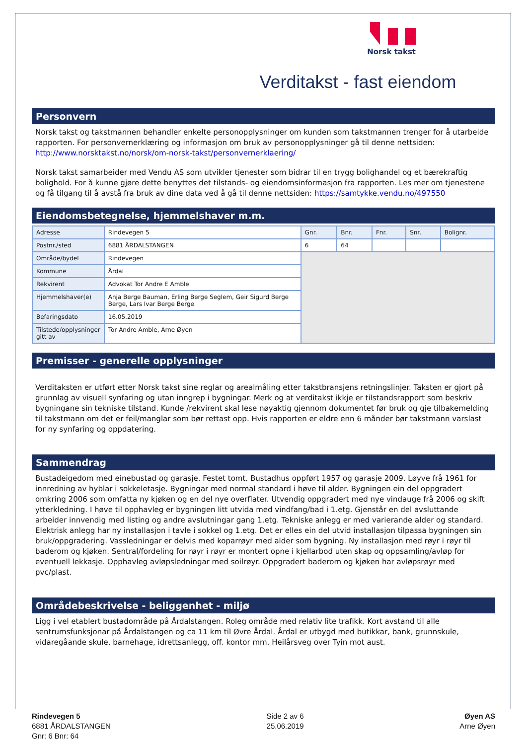Norsk takst
Verditakst - fast eiendom
Personvern
Norsk takst og takstmannen behandler enkelte personopplysninger om kunden som takstmannen trenger for å utarbeide rapporten. For personvernerklæring og informasjon om bruk av personopplysninger gå til denne nettsiden: http://www.norsktakst.no/norsk/om-norsk-takst/personvernerklaering/
Norsk takst samarbeider med Vendu AS som utvikler tjenester som bidrar til en trygg bolighandel og et bærekraftig bolighold. For å kunne gjøre dette benyttes det tilstands- og eiendomsinformasjon fra rapporten. Les mer om tjenestene og få tilgang til å avstå fra bruk av dine data ved å gå til denne nettsiden: https://samtykke.vendu.no/497550
Eiendomsbetegnelse, hjemmelshaver m.m.
| Adresse | Rindevegen 5 | Gnr. | Bnr. | Fnr. | Snr. | Bolignr. |
| Postnr./sted | 6881 ÅRDALSTANGEN | 6 | 64 | | | |
| Område/bydel | Rindevegen | | | | | |
| Kommune | Årdal | | | | | |
| Rekvirent | Advokat Tor Andre E Amble | | | | | |
| Hjemmelshaver(e) | Anja Berge Bauman, Erling Berge Seglem, Geir Sigurd Berge Berge, Lars Ivar Berge Berge | | | | | |
| Befaringsdato | 16.05.2019 | | | | | |
| Tilstede/opplysninger gitt av | Tor Andre Amble, Arne Øyen | | | | | |
Premisser - generelle opplysninger
Verditaksten er utført etter Norsk takst sine reglar og arealmåling etter takstbransjens retningslinjer. Taksten er gjort på grunnlag av visuell synfaring og utan inngrep i bygningar. Merk og at verditakst ikkje er tilstandsrapport som beskriv bygningane sin tekniske tilstand. Kunde /rekvirent skal lese nøyaktig gjennom dokumentet før bruk og gje tilbakemelding til takstmann om det er feil/manglar som bør rettast opp. Hvis rapporten er eldre enn 6 månder bør takstmann varslast for ny synfaring og oppdatering.
Sammendrag
Bustadeigedom med einebustad og garasje. Festet tomt. Bustadhus oppført 1957 og garasje 2009. Løyve frå 1961 for innredning av hyblar i sokkeletasje. Bygningar med normal standard i høve til alder. Bygningen ein del oppgradert omkring 2006 som omfatta ny kjøken og en del nye overflater. Utvendig oppgradert med nye vindauge frå 2006 og skift ytterkledning. I høve til opphavleg er bygningen litt utvida med vindfang/bad i 1.etg. Gjenstår en del avsluttande arbeider innvendig med listing og andre avslutningar gang 1.etg. Tekniske anlegg er med varierande alder og standard. Elektrisk anlegg har ny installasjon i tavle i sokkel og 1.etg. Det er elles ein del utvid installasjon tilpassa bygningen sin bruk/oppgradering. Vassledningar er delvis med koparrøyr med alder som bygning. Ny installasjon med røyr i røyr til baderom og kjøken. Sentral/fordeling for røyr i røyr er montert opne i kjellarbod uten skap og oppsamling/avløp for eventuell lekkasje. Opphavleg avløpsledningar med soilrøyr. Oppgradert baderom og kjøken har avløpsrøyr med pvc/plast.
Områdebeskrivelse - beliggenhet - miljø
Ligg i vel etablert bustadområde på Årdalstangen. Roleg område med relativ lite trafikk. Kort avstand til alle sentrumsfunksjonar på Årdalstangen og ca 11 km til Øvre Årdal. Årdal er utbygd med butikkar, bank, grunnskule, vidaregåande skule, barnehage, idrettsanlegg, off. kontor mm. Heilårsveg over Tyin mot aust.
Rindevegen 5
6881 ÅRDALSTANGEN
Gnr: 6 Bnr: 64
Side 2 av 6
25.06.2019
Øyen AS
Arne Øyen